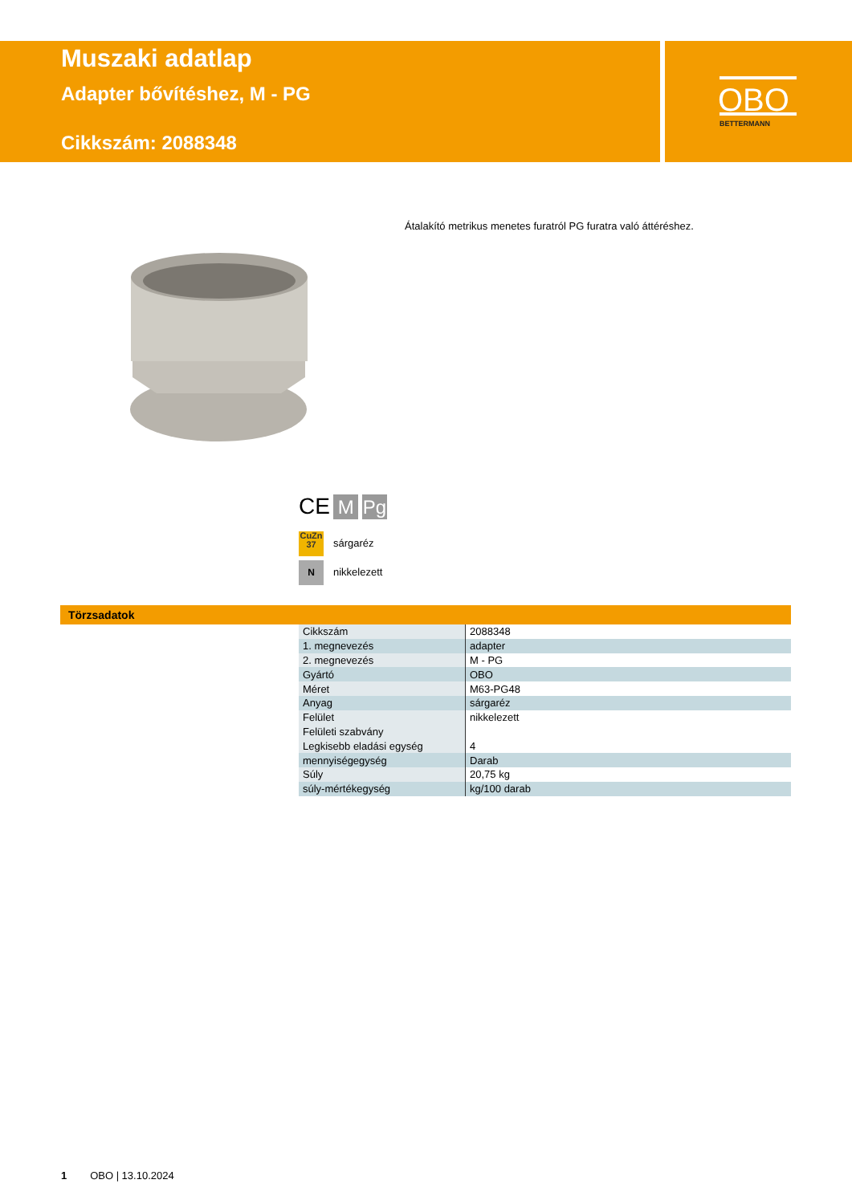Muszaki adatlap
Adapter bővítéshez, M - PG
Cikkszám: 2088348
OBO
BETTERMANN
Átalakító metrikus menetes furatról PG furatra való áttéréshez.
CE M Pg
CuZn 37 sárgaréz
Nnikkelezett
Törzsadatok
| Cikkszám | 2088348 |
| 1. megnevezés | adapter |
| 2. megnevezés | M - PG |
| Gyártó | OBO |
| Méret | M63-PG48 |
| Anyag | sárgaréz |
| Felület | nikkelezett |
| Felületi szabvány | |
| Legkisebb eladási egység | 4 |
| mennyiségegység | Darab |
| Súly | 20,75 kg |
| súly-mértékegység | kg/100 darab |
1 OBO | 13.10.2024